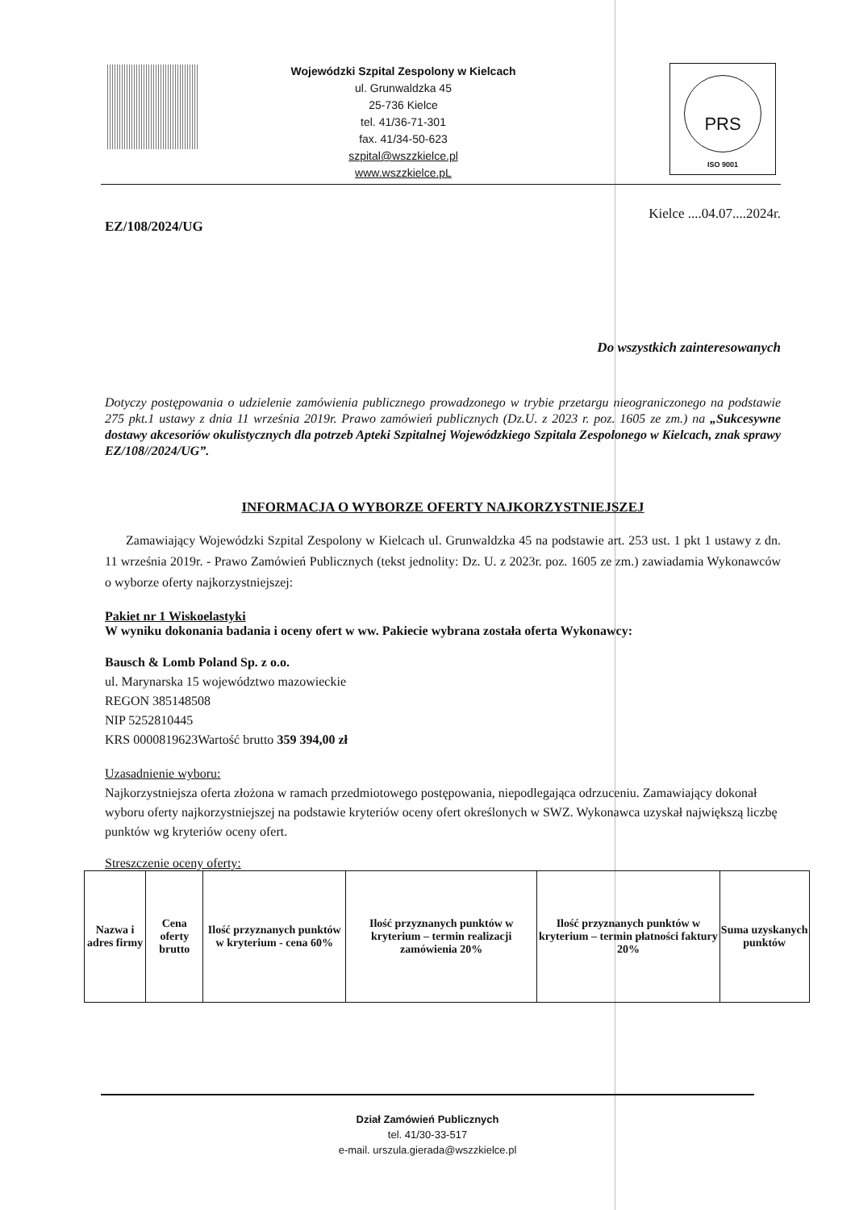Wojewódzki Szpital Zespolony w Kielcach
ul. Grunwaldzka 45
25-736 Kielce
tel. 41/36-71-301
fax. 41/34-50-623
szpital@wszzkielce.pl
www.wszzkielce.pL
PRS
ISO 9001
Kielce ....04.07....2024r.
EZ/108/2024/UG
Do wszystkich zainteresowanych
Dotyczy postępowania o udzielenie zamówienia publicznego prowadzonego w trybie przetargu nieograniczonego na podstawie 275 pkt.1 ustawy z dnia 11 września 2019r. Prawo zamówień publicznych (Dz.U. z 2023 r. poz. 1605 ze zm.) na „Sukcesywne dostawy akcesoriów okulistycznych dla potrzeb Apteki Szpitalnej Wojewódzkiego Szpitala Zespolonego w Kielcach, znak sprawy EZ/108//2024/UG”.
INFORMACJA O WYBORZE OFERTY NAJKORZYSTNIEJSZEJ
Zamawiający Wojewódzki Szpital Zespolony w Kielcach ul. Grunwaldzka 45 na podstawie art. 253 ust. 1 pkt 1 ustawy z dn. 11 września 2019r. - Prawo Zamówień Publicznych (tekst jednolity: Dz. U. z 2023r. poz. 1605 ze zm.) zawiadamia Wykonawców o wyborze oferty najkorzystniejszej:
Pakiet nr 1 Wiskoelastyki
W wyniku dokonania badania i oceny ofert w ww. Pakiecie wybrana została oferta Wykonawcy:
Bausch & Lomb Poland Sp. z o.o.
ul. Marynarska 15 województwo mazowieckie
REGON 385148508
NIP 5252810445
KRS 0000819623Wartość brutto 359 394,00 zł
Uzasadnienie wyboru:
Najkorzystniejsza oferta złożona w ramach przedmiotowego postępowania, niepodlegająca odrzuceniu. Zamawiający dokonał wyboru oferty najkorzystniejszej na podstawie kryteriów oceny ofert określonych w SWZ. Wykonawca uzyskał największą liczbę punktów wg kryteriów oceny ofert.
Streszczenie oceny oferty:
| Nazwa i adres firmy | Cena oferty brutto | Ilość przyznanych punktów w kryterium - cena 60% | Ilość przyznanych punktów w kryterium – termin realizacji zamówienia 20% | Ilość przyznanych punktów w kryterium – termin płatności faktury 20% | Suma uzyskanych punktów |
Dział Zamówień Publicznych
tel. 41/30-33-517
e-mail. urszula.gierada@wszzkielce.pl